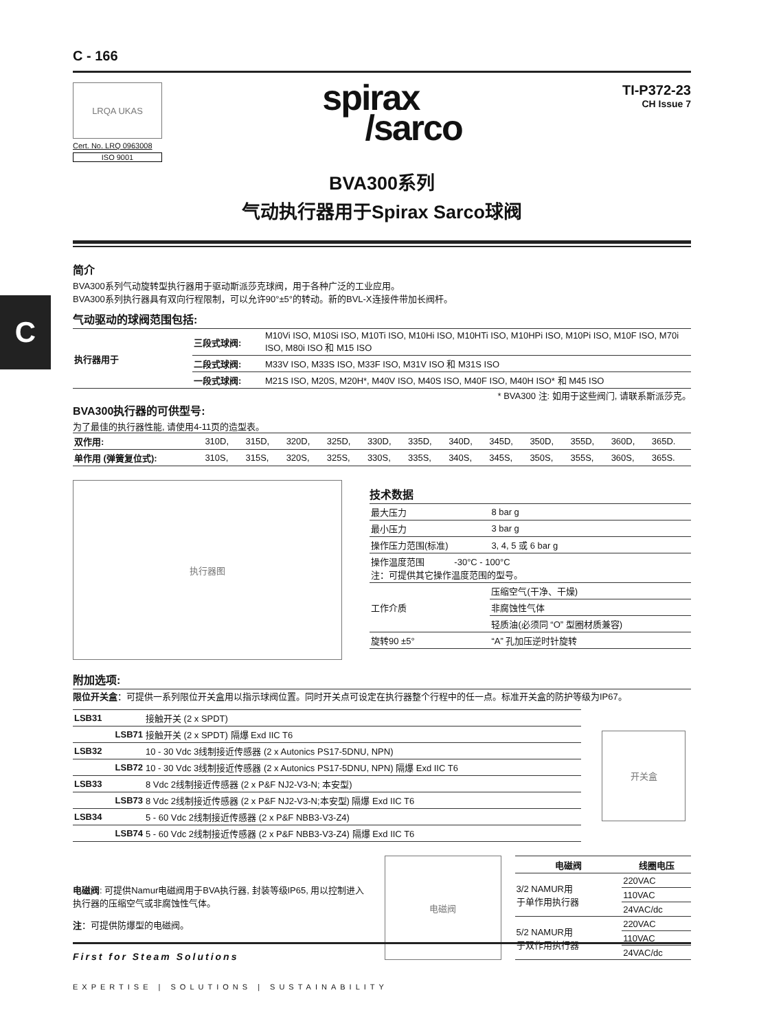C
C - 166
LRQA UKAS
Cert. No. LRQ 0963008
ISO 9001
spirax
/sarco
TI-P372-23
CH Issue 7
BVA300系列
气动执行器用于Spirax Sarco球阀
简介
BVA300系列气动旋转型执行器用于驱动斯派莎克球阀，用于各种广泛的工业应用。
BVA300系列执行器具有双向行程限制，可以允许90°±5°的转动。新的BVL-X连接件带加长阀杆。
气动驱动的球阀范围包括:
| 执行器用于 | 三段式球阀: | M10Vi ISO, M10Si ISO, M10Ti ISO, M10Hi ISO, M10HTi ISO, M10HPi ISO, M10Pi ISO, M10F ISO, M70i ISO, M80i ISO 和 M15 ISO |
| | 二段式球阀: | M33V ISO, M33S ISO, M33F ISO, M31V ISO 和 M31S ISO |
| | 一段式球阀: | M21S ISO, M20S, M20H*, M40V ISO, M40S ISO, M40F ISO, M40H ISO* 和 M45 ISO |
* BVA300 注: 如用于这些阀门, 请联系斯派莎克。
BVA300执行器的可供型号:
为了最佳的执行器性能, 请使用4-11页的造型表。
| 双作用: | 310D, | 315D, | 320D, | 325D, | 330D, | 335D, | 340D, | 345D, | 350D, | 355D, | 360D, | 365D. |
| 单作用 (弹簧复位式): | 310S, | 315S, | 320S, | 325S, | 330S, | 335S, | 340S, | 345S, | 350S, | 355S, | 360S, | 365S. |
执行器图
技术数据
| 最大压力 | 8 bar g |
| 最小压力 | 3 bar g |
| 操作压力范围(标准) | 3, 4, 5 或 6 bar g |
| 操作温度范围 -30°C - 100°C 注：可提供其它操作温度范围的型号。 | |
| 工作介质 | 压缩空气(干净、干燥) |
| | 非腐蚀性气体 |
| | 轻质油(必须同 “O” 型圈材质兼容) |
| 旋转90 ±5° | “A” 孔加压逆时针旋转 |
附加选项:
限位开关盒：可提供一系列限位开关盒用以指示球阀位置。同时开关点可设定在执行器整个行程中的任一点。标准开关盒的防护等级为IP67。
| LSB31 | 接触开关 (2 x SPDT) |
| LSB71 | 接触开关 (2 x SPDT) 隔爆 Exd IIC T6 |
| LSB32 | 10 - 30 Vdc 3线制接近传感器 (2 x Autonics PS17-5DNU, NPN) |
| LSB72 | 10 - 30 Vdc 3线制接近传感器 (2 x Autonics PS17-5DNU, NPN) 隔爆 Exd IIC T6 |
| LSB33 | 8 Vdc 2线制接近传感器 (2 x P&F NJ2-V3-N; 本安型) |
| LSB73 | 8 Vdc 2线制接近传感器 (2 x P&F NJ2-V3-N;本安型) 隔爆 Exd IIC T6 |
| LSB34 | 5 - 60 Vdc 2线制接近传感器 (2 x P&F NBB3-V3-Z4) |
| LSB74 | 5 - 60 Vdc 2线制接近传感器 (2 x P&F NBB3-V3-Z4) 隔爆 Exd IIC T6 |
开关盒
电磁阀: 可提供Namur电磁阀用于BVA执行器, 封装等级IP65, 用以控制进入执行器的压缩空气或非腐蚀性气体。
注：可提供防爆型的电磁阀。
电磁阀
| 电磁阀 | 线圈电压 |
| --- | --- |
| 3/2 NAMUR用 于单作用执行器 | 220VAC |
| | 110VAC |
| | 24VAC/dc |
| 5/2 NAMUR用 于双作用执行器 | 220VAC |
| | 110VAC |
| | 24VAC/dc |
First for Steam Solutions
EXPERTISE | SOLUTIONS | SUSTAINABILITY